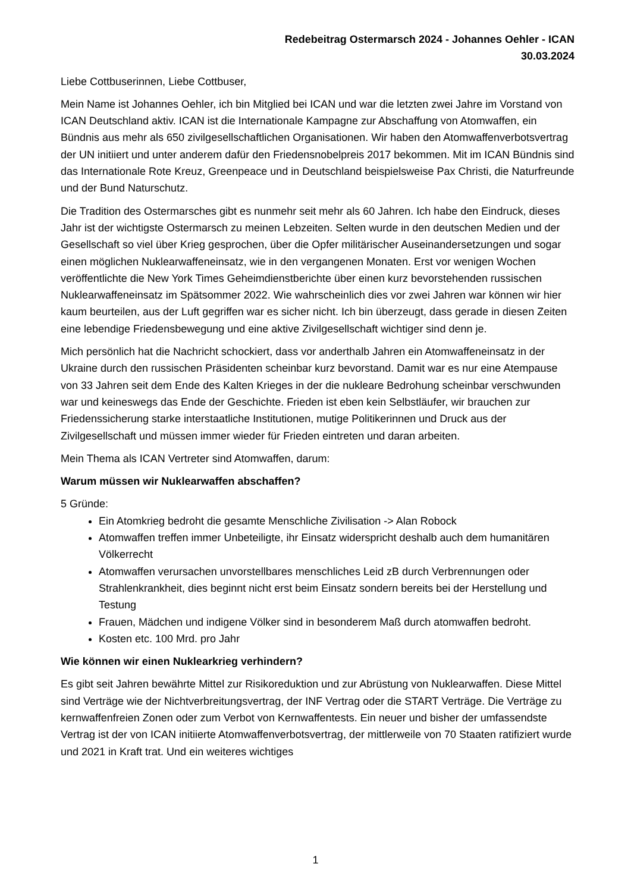Redebeitrag Ostermarsch 2024 - Johannes Oehler - ICAN
30.03.2024
Liebe Cottbuserinnen, Liebe Cottbuser,
Mein Name ist Johannes Oehler, ich bin Mitglied bei ICAN und war die letzten zwei Jahre im Vorstand von ICAN Deutschland aktiv. ICAN ist die Internationale Kampagne zur Abschaffung von Atomwaffen, ein Bündnis aus mehr als 650 zivilgesellschaftlichen Organisationen. Wir haben den Atomwaffenverbotsvertrag der UN initiiert und unter anderem dafür den Friedensnobelpreis 2017 bekommen. Mit im ICAN Bündnis sind das Internationale Rote Kreuz, Greenpeace und in Deutschland beispielsweise Pax Christi, die Naturfreunde und der Bund Naturschutz.
Die Tradition des Ostermarsches gibt es nunmehr seit mehr als 60 Jahren. Ich habe den Eindruck, dieses Jahr ist der wichtigste Ostermarsch zu meinen Lebzeiten. Selten wurde in den deutschen Medien und der Gesellschaft so viel über Krieg gesprochen, über die Opfer militärischer Auseinandersetzungen und sogar einen möglichen Nuklearwaffeneinsatz, wie in den vergangenen Monaten. Erst vor wenigen Wochen veröffentlichte die New York Times Geheimdienstberichte über einen kurz bevorstehenden russischen Nuklearwaffeneinsatz im Spätsommer 2022. Wie wahrscheinlich dies vor zwei Jahren war können wir hier kaum beurteilen, aus der Luft gegriffen war es sicher nicht. Ich bin überzeugt, dass gerade in diesen Zeiten eine lebendige Friedensbewegung und eine aktive Zivilgesellschaft wichtiger sind denn je.
Mich persönlich hat die Nachricht schockiert, dass vor anderthalb Jahren ein Atomwaffeneinsatz in der Ukraine durch den russischen Präsidenten scheinbar kurz bevorstand. Damit war es nur eine Atempause von 33 Jahren seit dem Ende des Kalten Krieges in der die nukleare Bedrohung scheinbar verschwunden war und keineswegs das Ende der Geschichte. Frieden ist eben kein Selbstläufer, wir brauchen zur Friedenssicherung starke interstaatliche Institutionen, mutige Politikerinnen und Druck aus der Zivilgesellschaft und müssen immer wieder für Frieden eintreten und daran arbeiten.
Mein Thema als ICAN Vertreter sind Atomwaffen, darum:
Warum müssen wir Nuklearwaffen abschaffen?
5 Gründe:
Ein Atomkrieg bedroht die gesamte Menschliche Zivilisation -> Alan Robock
Atomwaffen treffen immer Unbeteiligte, ihr Einsatz widerspricht deshalb auch dem humanitären Völkerrecht
Atomwaffen verursachen unvorstellbares menschliches Leid zB durch Verbrennungen oder Strahlenkrankheit, dies beginnt nicht erst beim Einsatz sondern bereits bei der Herstellung und Testung
Frauen, Mädchen und indigene Völker sind in besonderem Maß durch atomwaffen bedroht.
Kosten etc. 100 Mrd. pro Jahr
Wie können wir einen Nuklearkrieg verhindern?
Es gibt seit Jahren bewährte Mittel zur Risikoreduktion und zur Abrüstung von Nuklearwaffen. Diese Mittel sind Verträge wie der Nichtverbreitungsvertrag, der INF Vertrag oder die START Verträge. Die Verträge zu kernwaffenfreien Zonen oder zum Verbot von Kernwaffentests. Ein neuer und bisher der umfassendste Vertrag ist der von ICAN initiierte Atomwaffenverbotsvertrag, der mittlerweile von 70 Staaten ratifiziert wurde und 2021 in Kraft trat. Und ein weiteres wichtiges
1